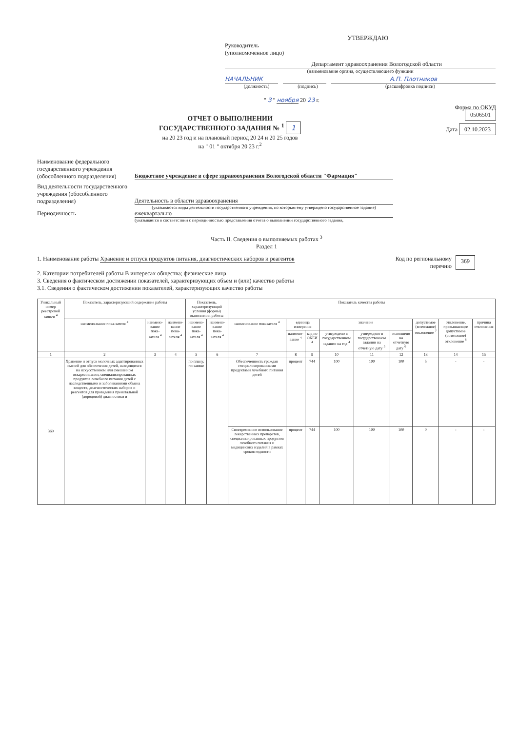УТВЕРЖДАЮ
Руководитель
(уполномоченное лицо)
Департамент здравоохранения Вологодской области
(наименование органа, осуществляющего функции
НАЧАЛЬНИК А.П. Плотников
(должность) (подпись) (расшифровка подписи)
" 3 " ноября 20 23 г.
ОТЧЕТ О ВЫПОЛНЕНИИ
ГОСУДАРСТВЕННОГО ЗАДАНИЯ № <sup>1</sup> 1
на 20 23 год и на плановый период 20 24 и 20 25 годов
на " 01 " октября 20 23 г.<sup>2</sup>
Форма по ОКУД 0506501
Дата 02.10.2023
Наименование федерального государственного учреждения (обособленного подразделения)
Бюджетное учреждение в сфере здравоохранения Вологодской области "Фармация"
Вид деятельности государственного учреждения (обособленного подразделения)
Деятельность в области здравоохранения
(указываются виды деятельности государственного учреждения, по которым ему утверждено государственное задание)
Периодичность ежеквартально
(указывается в соответствии с периодичностью представления отчета о выполнении государственного задания,
Часть II. Сведения о выполняемых работах <sup>3</sup>
Раздел 1
1. Наименование работы Хранение и отпуск продуктов питания, диагностических наборов и реагентов Код по региональному перечню
369
2. Категории потребителей работы В интересах общества; физические лица
3. Сведения о фактическом достижении показателей, характеризующих объем и (или) качество работы
3.1. Сведения о фактическом достижении показателей, характеризующих качество работы
| Уникальный номер реестровой записи <sup>4</sup> | Показатель, характеризующий содержание работы | | | Показатель, характеризующий условия (формы) выполнения работы | | Показатель качества работы | | | | | | | | |
| --- | --- | --- | --- | --- | --- | --- | --- | --- | --- | --- | --- | --- | --- | --- |
| | наимено-вание пока-зателя <sup>4</sup> | наимено-вание пока-зателя <sup>4</sup> | наимено-вание пока-зателя <sup>4</sup> | наимено-вание пока-зателя <sup>4</sup> | наимено-вание пока-зателя <sup>4</sup> | наименование показателя <sup>4</sup> | единица измерения | | значение | | | допустимое (возможное) отклонение <sup>7</sup> | отклонение, превышающее допустимое (возможное) отклонение <sup>8</sup> | причина отклонения |
| | | | | | | | наимено-вание <sup>4</sup> | код по ОКЕИ <sup>4</sup> | утверждено в государственном задании на год <sup>4</sup> | утверждено в государственном задании на отчетную дату <sup>5</sup> | исполнено на отчетную дату <sup>6</sup> | | | |
| 1 | 2 | 3 | 4 | 5 | 6 | 7 | 8 | 9 | 10 | 11 | 12 | 13 | 14 | 15 |
| 369 | Хранение и отпуск молочных адаптированных смесей для обеспечения детей, находящихся на искусственном или смешанном вскармливании, специализированных продуктов лечебного питания детей с наследственными и заболеваниями обмена веществ, диагностических наборов и реагентов для проведения пренатальной (дородовой) диагностики и | | | по плану, по заявке | | Обеспеченность граждан специализированными продуктами лечебного питания детей | процент | 744 | 100 | 100 | 100 | 5 | - | - |
| | | | | | | Своевременное использование лекарственных препаратов, специализированных продуктов лечебного питания и медицинских изделий в рамках сроков годности | процент | 744 | 100 | 100 | 100 | 0 | - | - |